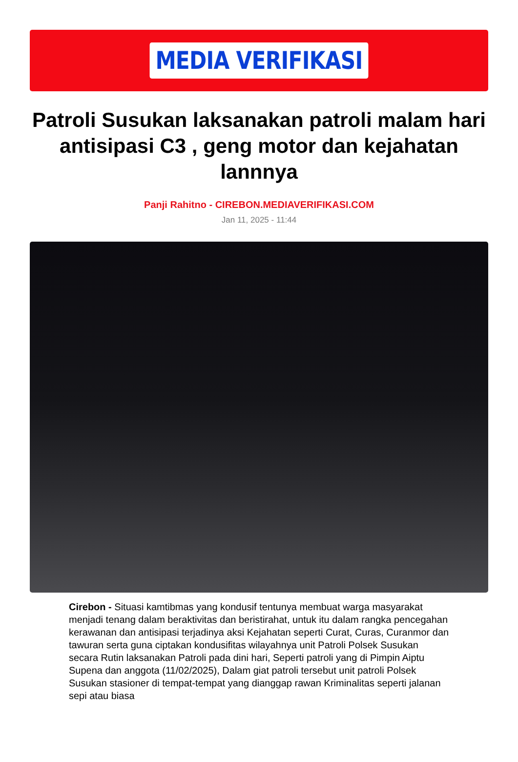MEDIA VERIFIKASI
Patroli Susukan laksanakan patroli malam hari antisipasi C3 , geng motor dan kejahatan lannnya
Panji Rahitno - CIREBON.MEDIAVERIFIKASI.COM
Jan 11, 2025 - 11:44
Cirebon - Situasi kamtibmas yang kondusif tentunya membuat warga masyarakat menjadi tenang dalam beraktivitas dan beristirahat, untuk itu dalam rangka pencegahan kerawanan dan antisipasi terjadinya aksi Kejahatan seperti Curat, Curas, Curanmor dan tawuran serta guna ciptakan kondusifitas wilayahnya unit Patroli Polsek Susukan secara Rutin laksanakan Patroli pada dini hari, Seperti patroli yang di Pimpin Aiptu Supena dan anggota (11/02/2025), Dalam giat patroli tersebut unit patroli Polsek Susukan stasioner di tempat-tempat yang dianggap rawan Kriminalitas seperti jalanan sepi atau biasa